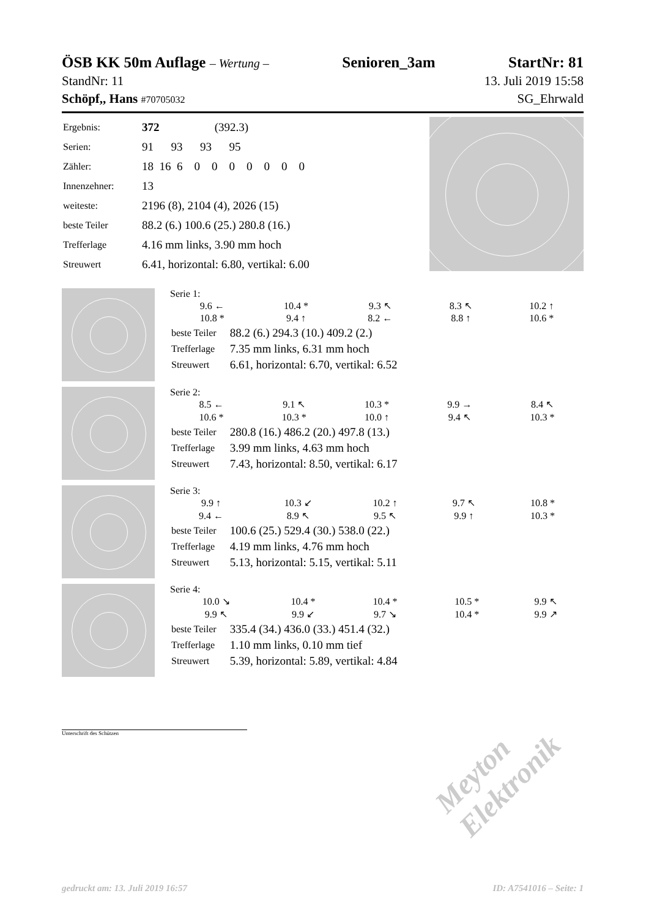ÖSB KK 50m Auflage – Wertung – Senioren_3am StartNr: 81
StandNr: 11 13. Juli 2019 15:58
Schöpf,, Hans #70705032 SG_Ehrwald
| Ergebnis: | 372 (392.3) |
| Serien: | 91 93 93 95 |
| Zähler: | 18 16 6 0 0 0 0 0 0 0 |
| Innenzehner: | 13 |
| weiteste: | 2196 (8), 2104 (4), 2026 (15) |
| beste Teiler | 88.2 (6.) 100.6 (25.) 280.8 (16.) |
| Trefferlage | 4.16 mm links, 3.90 mm hoch |
| Streuwert | 6.41, horizontal: 6.80, vertikal: 6.00 |
Serie 1:
| 9.6 ← | 10.4 * | 9.3 ↖ | 8.3 ↖ | 10.2 ↑ |
| 10.8 * | 9.4 ↑ | 8.2 ← | 8.8 ↑ | 10.6 * |
| beste Teiler | 88.2 (6.) 294.3 (10.) 409.2 (2.) |
| Trefferlage | 7.35 mm links, 6.31 mm hoch |
| Streuwert | 6.61, horizontal: 6.70, vertikal: 6.52 |
Serie 2:
| 8.5 ← | 9.1 ↖ | 10.3 * | 9.9 → | 8.4 ↖ |
| 10.6 * | 10.3 * | 10.0 ↑ | 9.4 ↖ | 10.3 * |
| beste Teiler | 280.8 (16.) 486.2 (20.) 497.8 (13.) |
| Trefferlage | 3.99 mm links, 4.63 mm hoch |
| Streuwert | 7.43, horizontal: 8.50, vertikal: 6.17 |
Serie 3:
| 9.9 ↑ | 10.3 ↙ | 10.2 ↑ | 9.7 ↖ | 10.8 * |
| 9.4 ← | 8.9 ↖ | 9.5 ↖ | 9.9 ↑ | 10.3 * |
| beste Teiler | 100.6 (25.) 529.4 (30.) 538.0 (22.) |
| Trefferlage | 4.19 mm links, 4.76 mm hoch |
| Streuwert | 5.13, horizontal: 5.15, vertikal: 5.11 |
Serie 4:
| 10.0 ↘ | 10.4 * | 10.4 * | 10.5 * | 9.9 ↖ |
| 9.9 ↖ | 9.9 ↙ | 9.7 ↘ | 10.4 * | 9.9 ↗ |
| beste Teiler | 335.4 (34.) 436.0 (33.) 451.4 (32.) |
| Trefferlage | 1.10 mm links, 0.10 mm tief |
| Streuwert | 5.39, horizontal: 5.89, vertikal: 4.84 |
Unterschrift des Schützen
Meyton Elektronik
gedruckt am: 13. Juli 2019 16:57 ID: A7541016 – Seite: 1